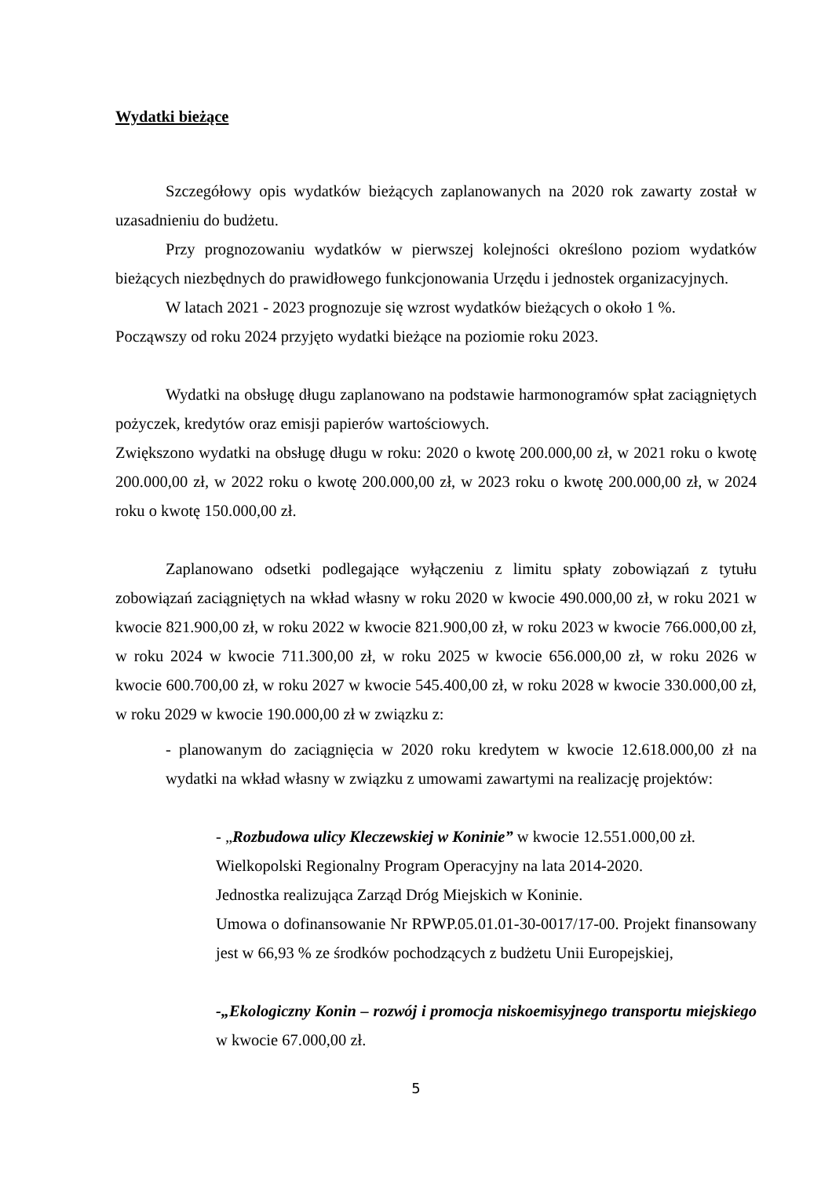Wydatki bieżące
Szczegółowy opis wydatków bieżących zaplanowanych na 2020 rok zawarty został w uzasadnieniu do budżetu.
Przy prognozowaniu wydatków w pierwszej kolejności określono poziom wydatków bieżących niezbędnych do prawidłowego funkcjonowania Urzędu i jednostek organizacyjnych.
W latach 2021 - 2023 prognozuje się wzrost wydatków bieżących o około 1 %.
Począwszy od roku 2024 przyjęto wydatki bieżące na poziomie roku 2023.
Wydatki na obsługę długu zaplanowano na podstawie harmonogramów spłat zaciągniętych pożyczek, kredytów oraz emisji papierów wartościowych.
Zwiększono wydatki na obsługę długu w roku: 2020 o kwotę 200.000,00 zł, w 2021 roku o kwotę 200.000,00 zł, w 2022 roku o kwotę 200.000,00 zł, w 2023 roku o kwotę 200.000,00 zł, w 2024 roku o kwotę 150.000,00 zł.
Zaplanowano odsetki podlegające wyłączeniu z limitu spłaty zobowiązań z tytułu zobowiązań zaciągniętych na wkład własny w roku 2020 w kwocie 490.000,00 zł, w roku 2021 w kwocie 821.900,00 zł, w roku 2022 w kwocie 821.900,00 zł, w roku 2023 w kwocie 766.000,00 zł, w roku 2024 w kwocie 711.300,00 zł, w roku 2025 w kwocie 656.000,00 zł, w roku 2026 w kwocie 600.700,00 zł, w roku 2027 w kwocie 545.400,00 zł, w roku 2028 w kwocie 330.000,00 zł, w roku 2029 w kwocie 190.000,00 zł w związku z:
- planowanym do zaciągnięcia w 2020 roku kredytem w kwocie 12.618.000,00 zł na wydatki na wkład własny w związku z umowami zawartymi na realizację projektów:
- „Rozbudowa ulicy Kleczewskiej w Koninie” w kwocie 12.551.000,00 zł.
Wielkopolski Regionalny Program Operacyjny na lata 2014-2020.
Jednostka realizująca Zarząd Dróg Miejskich w Koninie.
Umowa o dofinansowanie Nr RPWP.05.01.01-30-0017/17-00. Projekt finansowany jest w 66,93 % ze środków pochodzących z budżetu Unii Europejskiej,
-„Ekologiczny Konin – rozwój i promocja niskoemisyjnego transportu miejskiego w kwocie 67.000,00 zł.
5